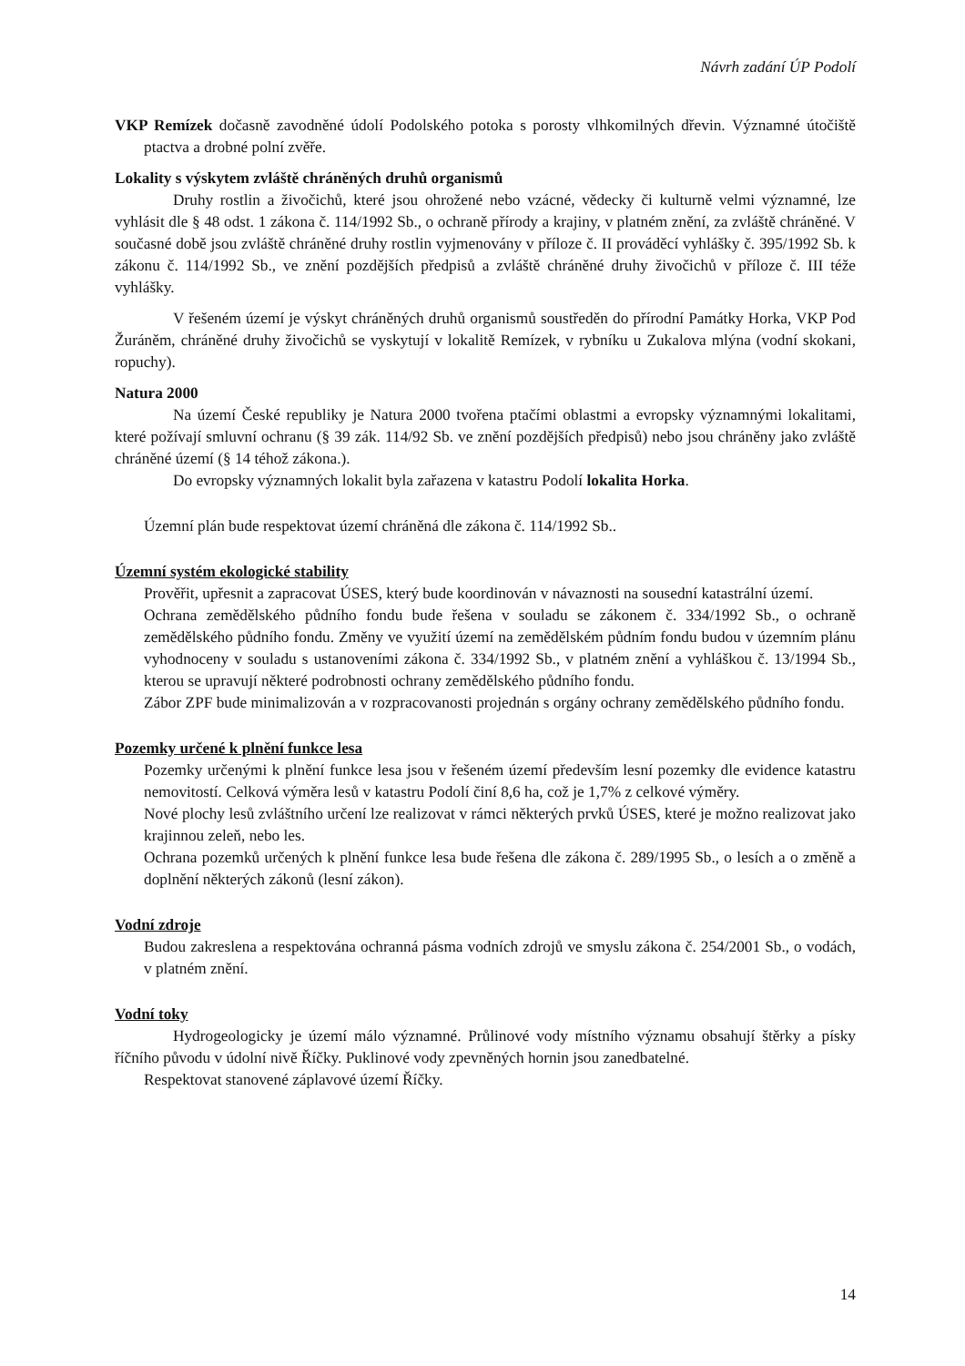Návrh zadání ÚP Podolí
VKP Remízek dočasně zavodněné údolí Podolského potoka s porosty vlhkomilných dřevin. Významné útočiště ptactva a drobné polní zvěře.
Lokality s výskytem zvláště chráněných druhů organismů
Druhy rostlin a živočichů, které jsou ohrožené nebo vzácné, vědecky či kulturně velmi významné, lze vyhlásit dle § 48 odst. 1 zákona č. 114/1992 Sb., o ochraně přírody a krajiny, v platném znění, za zvláště chráněné. V současné době jsou zvláště chráněné druhy rostlin vyjmenovány v příloze č. II prováděcí vyhlášky č. 395/1992 Sb. k zákonu č. 114/1992 Sb., ve znění pozdějších předpisů a zvláště chráněné druhy živočichů v příloze č. III téže vyhlášky.
V řešeném území je výskyt chráněných druhů organismů soustředěn do přírodní Památky Horka, VKP Pod Žuráněm, chráněné druhy živočichů se vyskytují v lokalitě Remízek, v rybníku u Zukalova mlýna (vodní skokani, ropuchy).
Natura 2000
Na území České republiky je Natura 2000 tvořena ptačími oblastmi a evropsky významnými lokalitami, které požívají smluvní ochranu (§ 39 zák. 114/92 Sb. ve znění pozdějších předpisů) nebo jsou chráněny jako zvláště chráněné území (§ 14 téhož zákona.).
Do evropsky významných lokalit byla zařazena v katastru Podolí lokalita Horka.
Územní plán bude respektovat území chráněná dle zákona č. 114/1992 Sb..
Územní systém ekologické stability
Prověřit, upřesnit a zapracovat ÚSES, který bude koordinován v návaznosti na sousední katastrální území.
Ochrana zemědělského půdního fondu bude řešena v souladu se zákonem č. 334/1992 Sb., o ochraně zemědělského půdního fondu. Změny ve využití území na zemědělském půdním fondu budou v územním plánu vyhodnoceny v souladu s ustanoveními zákona č. 334/1992 Sb., v platném znění a vyhláškou č. 13/1994 Sb., kterou se upravují některé podrobnosti ochrany zemědělského půdního fondu.
Zábor ZPF bude minimalizován a v rozpracovanosti projednán s orgány ochrany zemědělského půdního fondu.
Pozemky určené k plnění funkce lesa
Pozemky určenými k plnění funkce lesa jsou v řešeném území především lesní pozemky dle evidence katastru nemovitostí. Celková výměra lesů v katastru Podolí činí 8,6 ha, což je 1,7% z celkové výměry.
Nové plochy lesů zvláštního určení lze realizovat v rámci některých prvků ÚSES, které je možno realizovat jako krajinnou zeleň, nebo les.
Ochrana pozemků určených k plnění funkce lesa bude řešena dle zákona č. 289/1995 Sb., o lesích a o změně a doplnění některých zákonů (lesní zákon).
Vodní zdroje
Budou zakreslena a respektována ochranná pásma vodních zdrojů ve smyslu zákona č. 254/2001 Sb., o vodách, v platném znění.
Vodní toky
Hydrogeologicky je území málo významné. Průlinové vody místního významu obsahují štěrky a písky říčního původu v údolní nivě Říčky. Puklinové vody zpevněných hornin jsou zanedbatelné.
Respektovat stanovené záplavové území Říčky.
14